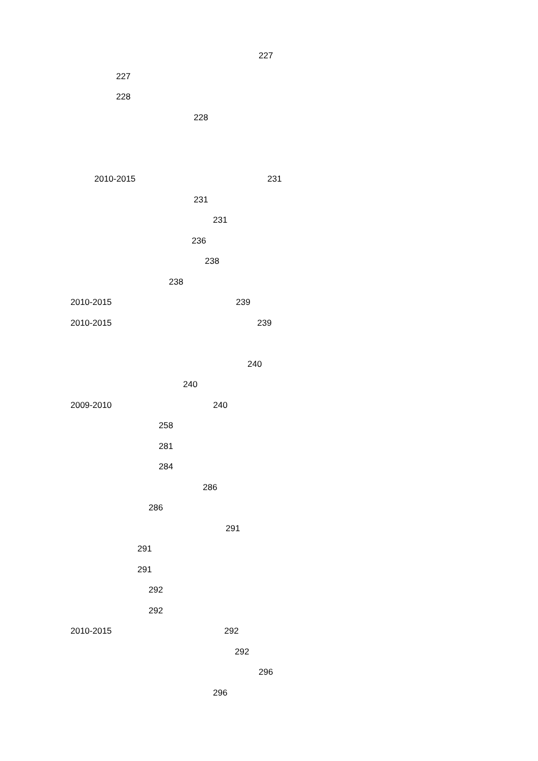227
227
228
228
2010-2015 231
231
231
236
238
238
2010-2015 239
2010-2015 239
240
240
2009-2010 240
258
281
284
286
286
291
291
291
292
292
2010-2015 292
292
296
296